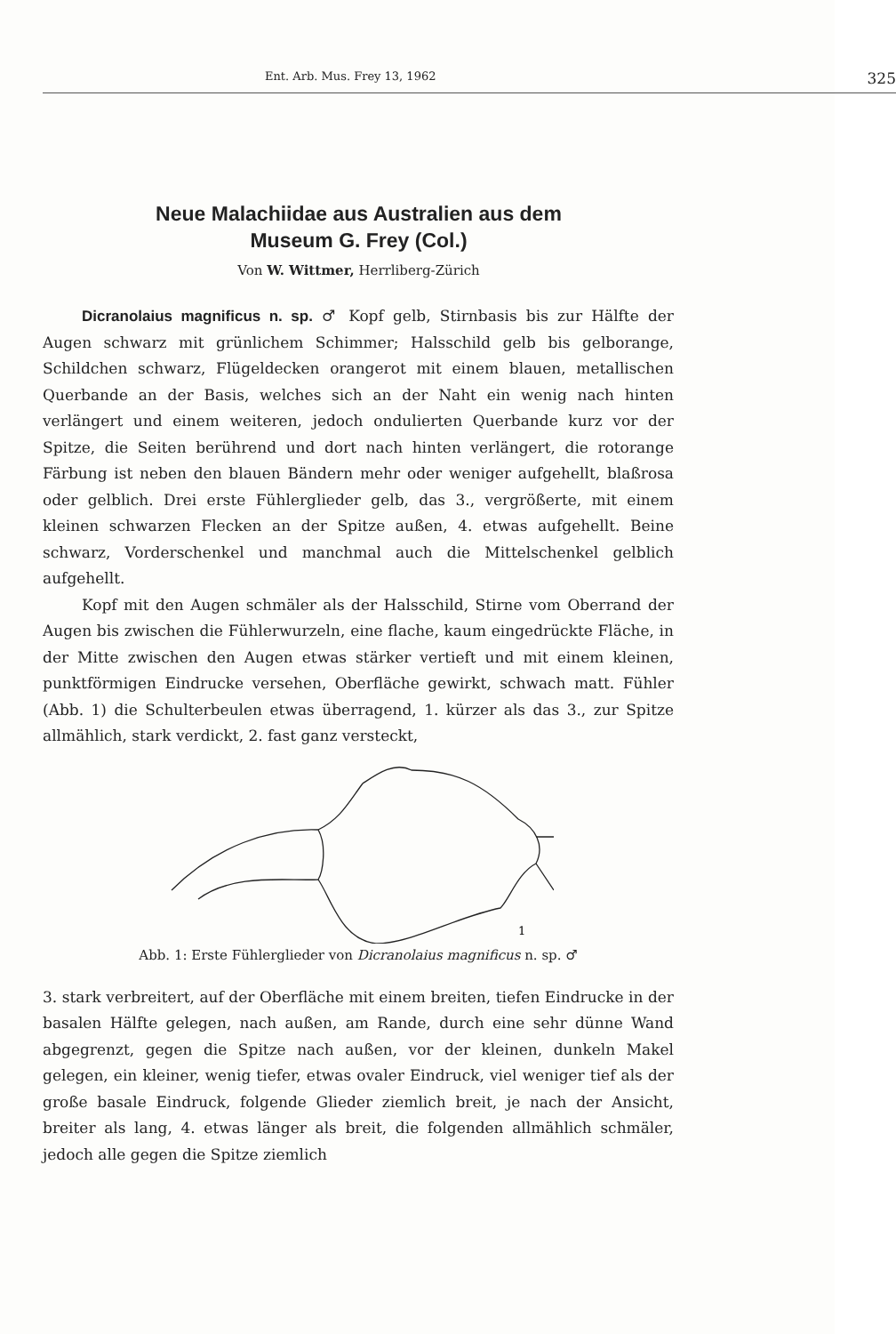Ent. Arb. Mus. Frey 13, 1962 325
Neue Malachiidae aus Australien aus dem
Museum G. Frey (Col.)
Von W. Wittmer, Herrliberg-Zürich
Dicranolaius magnificus n. sp. ♂ Kopf gelb, Stirnbasis bis zur Hälfte der Augen schwarz mit grünlichem Schimmer; Halsschild gelb bis gelborange, Schildchen schwarz, Flügeldecken orangerot mit einem blauen, metallischen Querbande an der Basis, welches sich an der Naht ein wenig nach hinten verlängert und einem weiteren, jedoch ondulierten Querbande kurz vor der Spitze, die Seiten berührend und dort nach hinten verlängert, die rotorange Färbung ist neben den blauen Bändern mehr oder weniger aufgehellt, blaßrosa oder gelblich. Drei erste Fühlerglieder gelb, das 3., vergrößerte, mit einem kleinen schwarzen Flecken an der Spitze außen, 4. etwas aufgehellt. Beine schwarz, Vorderschenkel und manchmal auch die Mittelschenkel gelblich aufgehellt.
Kopf mit den Augen schmäler als der Halsschild, Stirne vom Oberrand der Augen bis zwischen die Fühlerwurzeln, eine flache, kaum eingedrückte Fläche, in der Mitte zwischen den Augen etwas stärker vertieft und mit einem kleinen, punktförmigen Eindrucke versehen, Oberfläche gewirkt, schwach matt. Fühler (Abb. 1) die Schulterbeulen etwas überragend, 1. kürzer als das 3., zur Spitze allmählich, stark verdickt, 2. fast ganz versteckt,
1
Abb. 1: Erste Fühlerglieder von Dicranolaius magnificus n. sp. ♂
3. stark verbreitert, auf der Oberfläche mit einem breiten, tiefen Eindrucke in der basalen Hälfte gelegen, nach außen, am Rande, durch eine sehr dünne Wand abgegrenzt, gegen die Spitze nach außen, vor der kleinen, dunkeln Makel gelegen, ein kleiner, wenig tiefer, etwas ovaler Eindruck, viel weniger tief als der große basale Eindruck, folgende Glieder ziemlich breit, je nach der Ansicht, breiter als lang, 4. etwas länger als breit, die folgenden allmählich schmäler, jedoch alle gegen die Spitze ziemlich